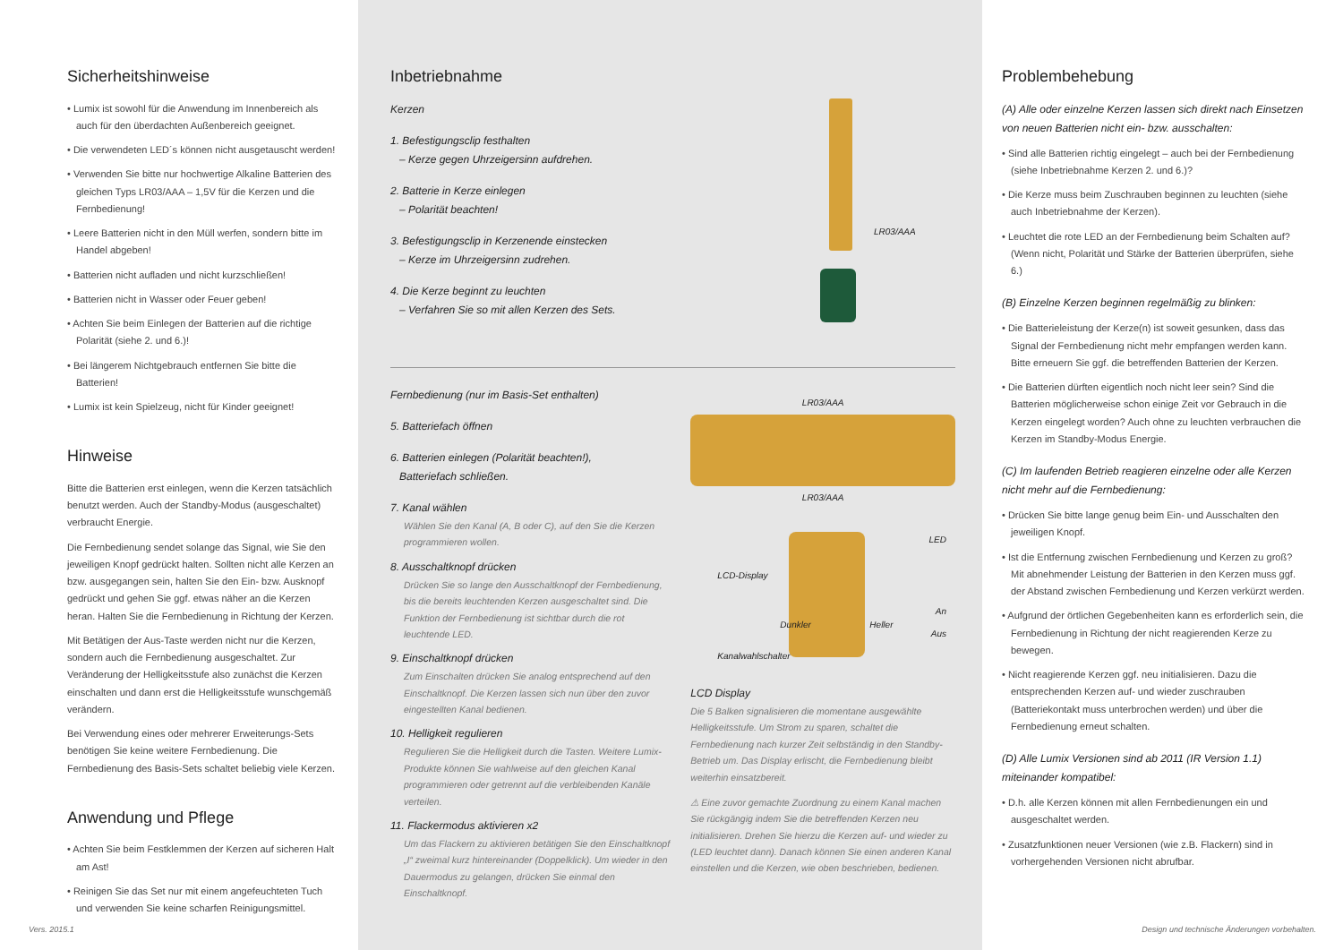Sicherheitshinweise
• Lumix ist sowohl für die Anwendung im Innenbereich als auch für den überdachten Außenbereich geeignet.
• Die verwendeten LED´s können nicht ausgetauscht werden!
• Verwenden Sie bitte nur hochwertige Alkaline Batterien des gleichen Typs LR03/AAA – 1,5V für die Kerzen und die Fernbedienung!
• Leere Batterien nicht in den Müll werfen, sondern bitte im Handel abgeben!
• Batterien nicht aufladen und nicht kurzschließen!
• Batterien nicht in Wasser oder Feuer geben!
• Achten Sie beim Einlegen der Batterien auf die richtige Polarität (siehe 2. und 6.)!
• Bei längerem Nichtgebrauch entfernen Sie bitte die Batterien!
• Lumix ist kein Spielzeug, nicht für Kinder geeignet!
Hinweise
Bitte die Batterien erst einlegen, wenn die Kerzen tatsächlich benutzt werden. Auch der Standby-Modus (ausgeschaltet) verbraucht Energie.
Die Fernbedienung sendet solange das Signal, wie Sie den jeweiligen Knopf gedrückt halten. Sollten nicht alle Kerzen an bzw. ausgegangen sein, halten Sie den Ein- bzw. Ausknopf gedrückt und gehen Sie ggf. etwas näher an die Kerzen heran. Halten Sie die Fernbedienung in Richtung der Kerzen.
Mit Betätigen der Aus-Taste werden nicht nur die Kerzen, sondern auch die Fernbedienung ausgeschaltet. Zur Veränderung der Helligkeitsstufe also zunächst die Kerzen einschalten und dann erst die Helligkeitsstufe wunschgemäß verändern.
Bei Verwendung eines oder mehrerer Erweiterungs-Sets benötigen Sie keine weitere Fernbedienung. Die Fernbedienung des Basis-Sets schaltet beliebig viele Kerzen.
Anwendung und Pflege
• Achten Sie beim Festklemmen der Kerzen auf sicheren Halt am Ast!
• Reinigen Sie das Set nur mit einem angefeuchteten Tuch und verwenden Sie keine scharfen Reinigungsmittel.
Vers. 2015.1
Inbetriebnahme
Kerzen
1. Befestigungsclip festhalten
– Kerze gegen Uhrzeigersinn aufdrehen.
2. Batterie in Kerze einlegen
– Polarität beachten!
3. Befestigungsclip in Kerzenende einstecken
– Kerze im Uhrzeigersinn zudrehen.
4. Die Kerze beginnt zu leuchten
– Verfahren Sie so mit allen Kerzen des Sets.
LR03/AAA
Fernbedienung (nur im Basis-Set enthalten)
5. Batteriefach öffnen
6. Batterien einlegen (Polarität beachten!),
Batteriefach schließen.
7. Kanal wählen
Wählen Sie den Kanal (A, B oder C), auf den Sie die Kerzen programmieren wollen.
8. Ausschaltknopf drücken
Drücken Sie so lange den Ausschaltknopf der Fernbedienung, bis die bereits leuchtenden Kerzen ausgeschaltet sind. Die Funktion der Fernbedienung ist sichtbar durch die rot leuchtende LED.
9. Einschaltknopf drücken
Zum Einschalten drücken Sie analog entsprechend auf den Einschaltknopf. Die Kerzen lassen sich nun über den zuvor eingestellten Kanal bedienen.
10. Helligkeit regulieren
Regulieren Sie die Helligkeit durch die Tasten. Weitere Lumix-Produkte können Sie wahlweise auf den gleichen Kanal programmieren oder getrennt auf die verbleibenden Kanäle verteilen.
11. Flackermodus aktivieren x2
Um das Flackern zu aktivieren betätigen Sie den Einschaltknopf „I“ zweimal kurz hintereinander (Doppelklick). Um wieder in den Dauermodus zu gelangen, drücken Sie einmal den Einschaltknopf.
LR03/AAA
LR03/AAA
LED
LCD-Display
An
Dunkler Heller
Aus
Kanalwahlschalter
LCD Display
Die 5 Balken signalisieren die momentane ausgewählte Helligkeitsstufe. Um Strom zu sparen, schaltet die Fernbedienung nach kurzer Zeit selbständig in den Standby-Betrieb um. Das Display erlischt, die Fernbedienung bleibt weiterhin einsatzbereit.
⚠ Eine zuvor gemachte Zuordnung zu einem Kanal machen Sie rückgängig indem Sie die betreffenden Kerzen neu initialisieren. Drehen Sie hierzu die Kerzen auf- und wieder zu (LED leuchtet dann). Danach können Sie einen anderen Kanal einstellen und die Kerzen, wie oben beschrieben, bedienen.
Problembehebung
(A) Alle oder einzelne Kerzen lassen sich direkt nach Einsetzen von neuen Batterien nicht ein- bzw. ausschalten:
• Sind alle Batterien richtig eingelegt – auch bei der Fernbedienung (siehe Inbetriebnahme Kerzen 2. und 6.)?
• Die Kerze muss beim Zuschrauben beginnen zu leuchten (siehe auch Inbetriebnahme der Kerzen).
• Leuchtet die rote LED an der Fernbedienung beim Schalten auf? (Wenn nicht, Polarität und Stärke der Batterien überprüfen, siehe 6.)
(B) Einzelne Kerzen beginnen regelmäßig zu blinken:
• Die Batterieleistung der Kerze(n) ist soweit gesunken, dass das Signal der Fernbedienung nicht mehr empfangen werden kann. Bitte erneuern Sie ggf. die betreffenden Batterien der Kerzen.
• Die Batterien dürften eigentlich noch nicht leer sein? Sind die Batterien möglicherweise schon einige Zeit vor Gebrauch in die Kerzen eingelegt worden? Auch ohne zu leuchten verbrauchen die Kerzen im Standby-Modus Energie.
(C) Im laufenden Betrieb reagieren einzelne oder alle Kerzen nicht mehr auf die Fernbedienung:
• Drücken Sie bitte lange genug beim Ein- und Ausschalten den jeweiligen Knopf.
• Ist die Entfernung zwischen Fernbedienung und Kerzen zu groß? Mit abnehmender Leistung der Batterien in den Kerzen muss ggf. der Abstand zwischen Fernbedienung und Kerzen verkürzt werden.
• Aufgrund der örtlichen Gegebenheiten kann es erforderlich sein, die Fernbedienung in Richtung der nicht reagierenden Kerze zu bewegen.
• Nicht reagierende Kerzen ggf. neu initialisieren. Dazu die entsprechenden Kerzen auf- und wieder zuschrauben (Batteriekontakt muss unterbrochen werden) und über die Fernbedienung erneut schalten.
(D) Alle Lumix Versionen sind ab 2011 (IR Version 1.1) miteinander kompatibel:
• D.h. alle Kerzen können mit allen Fernbedienungen ein und ausgeschaltet werden.
• Zusatzfunktionen neuer Versionen (wie z.B. Flackern) sind in vorhergehenden Versionen nicht abrufbar.
Design und technische Änderungen vorbehalten.